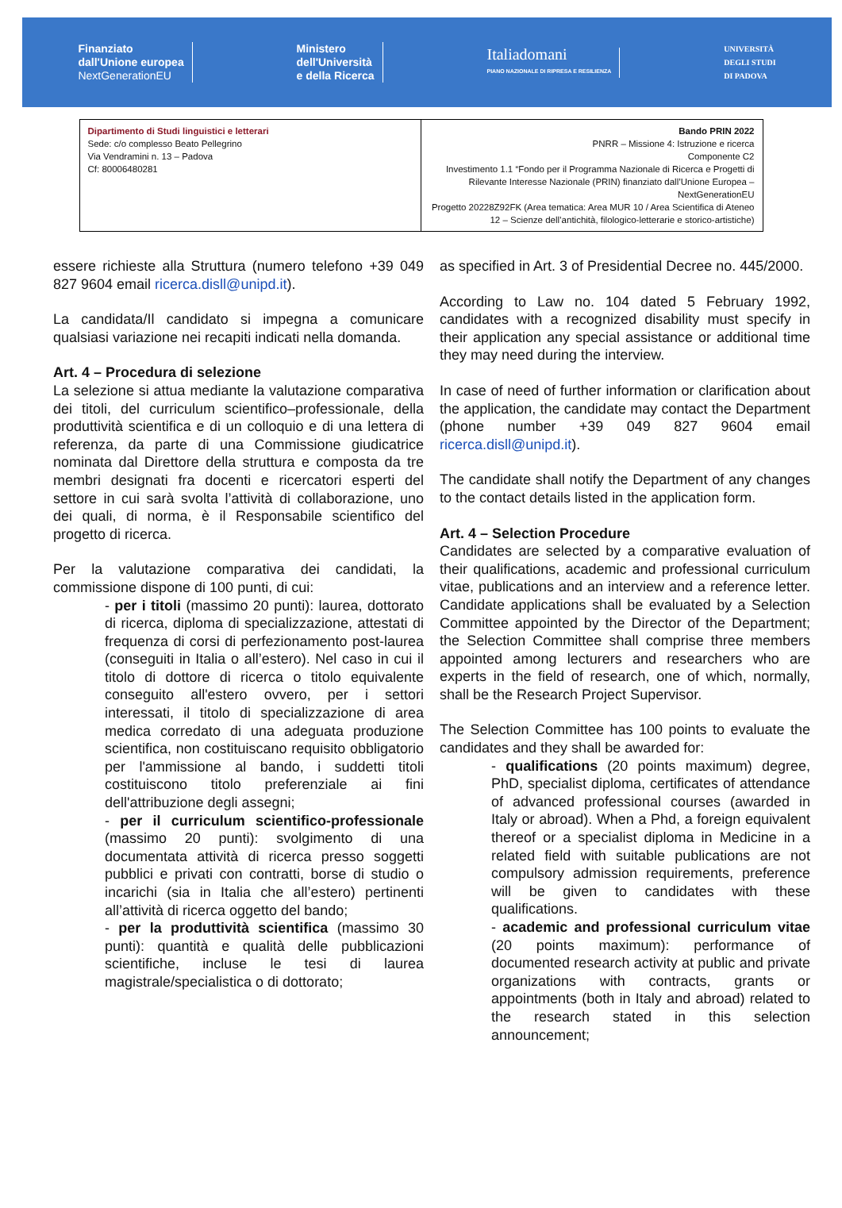Finanziato
dall'Unione europea
NextGenerationEU
Ministero
dell'Università
e della Ricerca
Italiadomani
PIANO NAZIONALE DI RIPRESA E RESILIENZA
UNIVERSITÀ
DEGLI STUDI
DI PADOVA
| Dipartimento di Studi linguistici e letterari Sede: c/o complesso Beato Pellegrino Via Vendramini n. 13 – Padova Cf: 80006480281 | Bando PRIN 2022 PNRR – Missione 4: Istruzione e ricerca Componente C2 Investimento 1.1 “Fondo per il Programma Nazionale di Ricerca e Progetti di Rilevante Interesse Nazionale (PRIN) finanziato dall’Unione Europea – NextGenerationEU Progetto 20228Z92FK (Area tematica: Area MUR 10 / Area Scientifica di Ateneo 12 – Scienze dell’antichità, filologico-letterarie e storico-artistiche) |
essere richieste alla Struttura (numero telefono +39 049 827 9604 email ricerca.disll@unipd.it).
La candidata/Il candidato si impegna a comunicare qualsiasi variazione nei recapiti indicati nella domanda.
Art. 4 – Procedura di selezione
La selezione si attua mediante la valutazione comparativa dei titoli, del curriculum scientifico–professionale, della produttività scientifica e di un colloquio e di una lettera di referenza, da parte di una Commissione giudicatrice nominata dal Direttore della struttura e composta da tre membri designati fra docenti e ricercatori esperti del settore in cui sarà svolta l’attività di collaborazione, uno dei quali, di norma, è il Responsabile scientifico del progetto di ricerca.
Per la valutazione comparativa dei candidati, la commissione dispone di 100 punti, di cui:
- per i titoli (massimo 20 punti): laurea, dottorato di ricerca, diploma di specializzazione, attestati di frequenza di corsi di perfezionamento post-laurea (conseguiti in Italia o all’estero). Nel caso in cui il titolo di dottore di ricerca o titolo equivalente conseguito all'estero ovvero, per i settori interessati, il titolo di specializzazione di area medica corredato di una adeguata produzione scientifica, non costituiscano requisito obbligatorio per l'ammissione al bando, i suddetti titoli costituiscono titolo preferenziale ai fini dell'attribuzione degli assegni;
- per il curriculum scientifico-professionale (massimo 20 punti): svolgimento di una documentata attività di ricerca presso soggetti pubblici e privati con contratti, borse di studio o incarichi (sia in Italia che all’estero) pertinenti all’attività di ricerca oggetto del bando;
- per la produttività scientifica (massimo 30 punti): quantità e qualità delle pubblicazioni scientifiche, incluse le tesi di laurea magistrale/specialistica o di dottorato;
as specified in Art. 3 of Presidential Decree no. 445/2000.
According to Law no. 104 dated 5 February 1992, candidates with a recognized disability must specify in their application any special assistance or additional time they may need during the interview.
In case of need of further information or clarification about the application, the candidate may contact the Department (phone number +39 049 827 9604 email ricerca.disll@unipd.it).
The candidate shall notify the Department of any changes to the contact details listed in the application form.
Art. 4 – Selection Procedure
Candidates are selected by a comparative evaluation of their qualifications, academic and professional curriculum vitae, publications and an interview and a reference letter. Candidate applications shall be evaluated by a Selection Committee appointed by the Director of the Department; the Selection Committee shall comprise three members appointed among lecturers and researchers who are experts in the field of research, one of which, normally, shall be the Research Project Supervisor.
The Selection Committee has 100 points to evaluate the candidates and they shall be awarded for:
- qualifications (20 points maximum) degree, PhD, specialist diploma, certificates of attendance of advanced professional courses (awarded in Italy or abroad). When a Phd, a foreign equivalent thereof or a specialist diploma in Medicine in a related field with suitable publications are not compulsory admission requirements, preference will be given to candidates with these qualifications.
- academic and professional curriculum vitae (20 points maximum): performance of documented research activity at public and private organizations with contracts, grants or appointments (both in Italy and abroad) related to the research stated in this selection announcement;